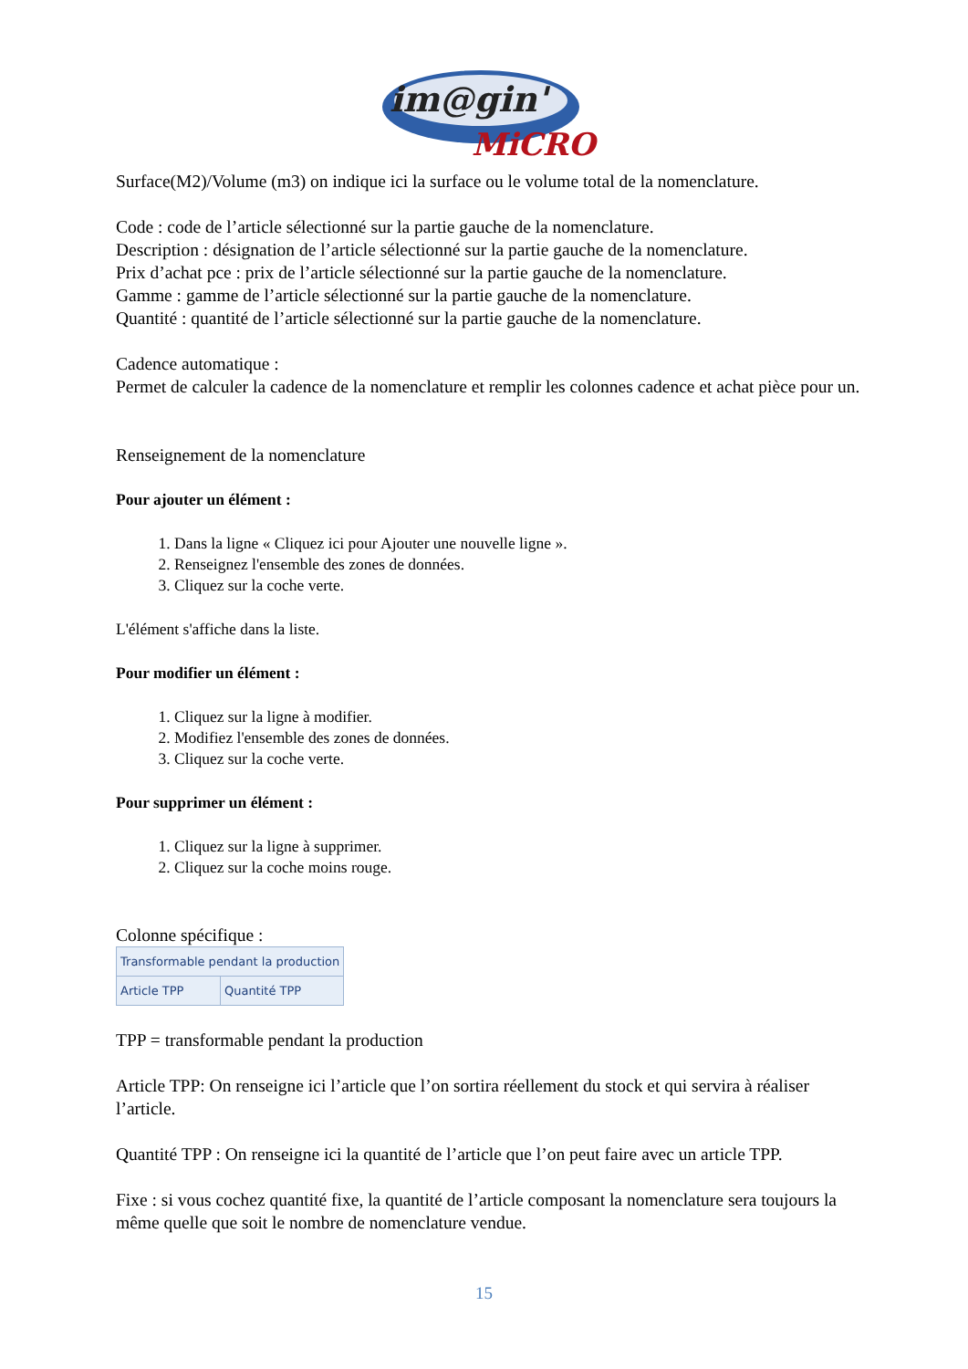im@gin'
MiCRO
Surface(M2)/Volume (m3) on indique ici la surface ou le volume total de la nomenclature.
Code : code de l’article sélectionné sur la partie gauche de la nomenclature.
Description : désignation de l’article sélectionné sur la partie gauche de la nomenclature.
Prix d’achat pce : prix de l’article sélectionné sur la partie gauche de la nomenclature.
Gamme : gamme de l’article sélectionné sur la partie gauche de la nomenclature.
Quantité : quantité de l’article sélectionné sur la partie gauche de la nomenclature.
Cadence automatique :
Permet de calculer la cadence de la nomenclature et remplir les colonnes cadence et achat pièce pour un.
Renseignement de la nomenclature
Pour ajouter un élément :
1. Dans la ligne « Cliquez ici pour Ajouter une nouvelle ligne ».
2. Renseignez l'ensemble des zones de données.
3. Cliquez sur la coche verte.
L'élément s'affiche dans la liste.
Pour modifier un élément :
1. Cliquez sur la ligne à modifier.
2. Modifiez l'ensemble des zones de données.
3. Cliquez sur la coche verte.
Pour supprimer un élément :
1. Cliquez sur la ligne à supprimer.
2. Cliquez sur la coche moins rouge.
Colonne spécifique :
| Transformable pendant la production | |
| Article TPP | Quantité TPP |
TPP = transformable pendant la production
Article TPP: On renseigne ici l’article que l’on sortira réellement du stock et qui servira à réaliser l’article.
Quantité TPP : On renseigne ici la quantité de l’article que l’on peut faire avec un article TPP.
Fixe : si vous cochez quantité fixe, la quantité de l’article composant la nomenclature sera toujours la même quelle que soit le nombre de nomenclature vendue.
15